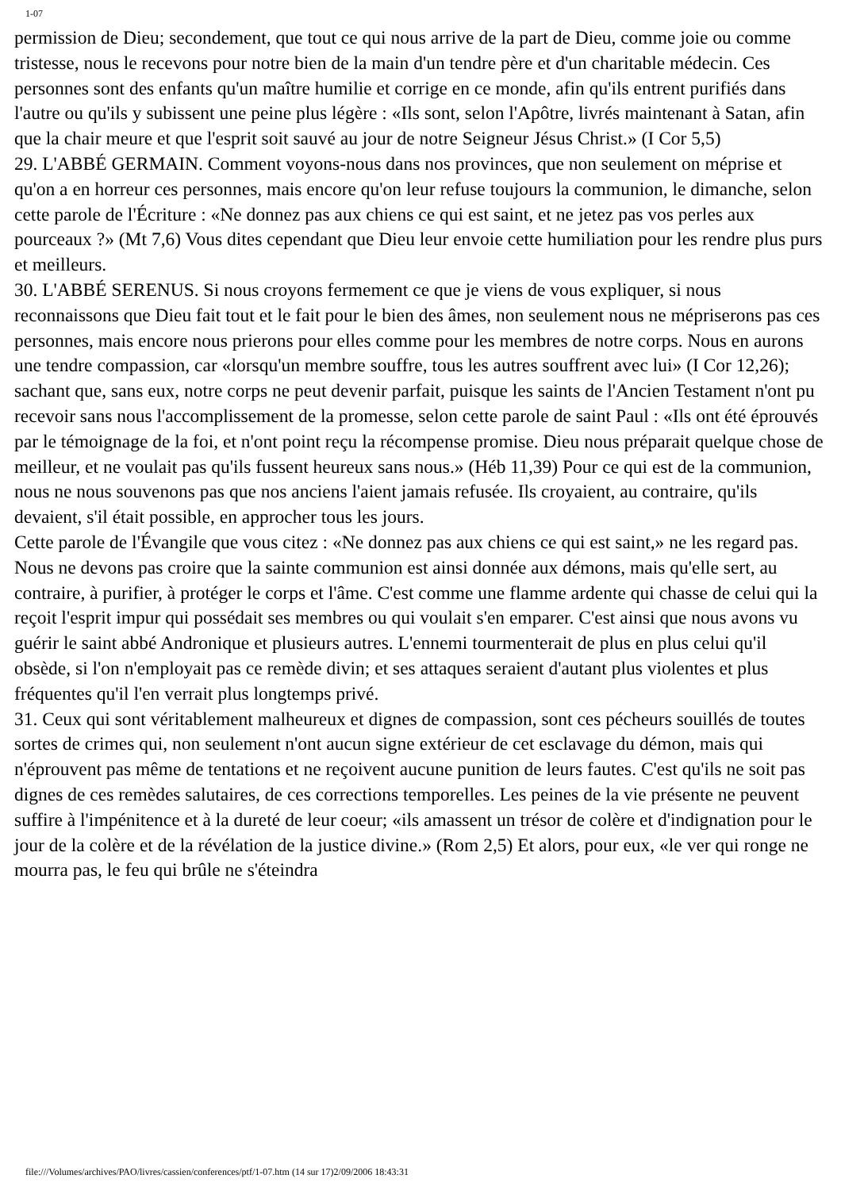1-07
permission de Dieu; secondement, que tout ce qui nous arrive de la part de Dieu, comme joie ou comme tristesse, nous le recevons pour notre bien de la main d'un tendre père et d'un charitable médecin. Ces personnes sont des enfants qu'un maître humilie et corrige en ce monde, afin qu'ils entrent purifiés dans l'autre ou qu'ils y subissent une peine plus légère : «Ils sont, selon l'Apôtre, livrés maintenant à Satan, afin que la chair meure et que l'esprit soit sauvé au jour de notre Seigneur Jésus Christ.» (I Cor 5,5)
29. L'ABBÉ GERMAIN. Comment voyons-nous dans nos provinces, que non seulement on méprise et qu'on a en horreur ces personnes, mais encore qu'on leur refuse toujours la communion, le dimanche, selon cette parole de l'Écriture : «Ne donnez pas aux chiens ce qui est saint, et ne jetez pas vos perles aux pourceaux ?» (Mt 7,6) Vous dites cependant que Dieu leur envoie cette humiliation pour les rendre plus purs et meilleurs.
30. L'ABBÉ SERENUS. Si nous croyons fermement ce que je viens de vous expliquer, si nous reconnaissons que Dieu fait tout et le fait pour le bien des âmes, non seulement nous ne mépriserons pas ces personnes, mais encore nous prierons pour elles comme pour les membres de notre corps. Nous en aurons une tendre compassion, car «lorsqu'un membre souffre, tous les autres souffrent avec lui» (I Cor 12,26); sachant que, sans eux, notre corps ne peut devenir parfait, puisque les saints de l'Ancien Testament n'ont pu recevoir sans nous l'accomplissement de la promesse, selon cette parole de saint Paul : «Ils ont été éprouvés par le témoignage de la foi, et n'ont point reçu la récompense promise. Dieu nous préparait quelque chose de meilleur, et ne voulait pas qu'ils fussent heureux sans nous.» (Héb 11,39) Pour ce qui est de la communion, nous ne nous souvenons pas que nos anciens l'aient jamais refusée. Ils croyaient, au contraire, qu'ils devaient, s'il était possible, en approcher tous les jours.
Cette parole de l'Évangile que vous citez : «Ne donnez pas aux chiens ce qui est saint,» ne les regard pas. Nous ne devons pas croire que la sainte communion est ainsi donnée aux démons, mais qu'elle sert, au contraire, à purifier, à protéger le corps et l'âme. C'est comme une flamme ardente qui chasse de celui qui la reçoit l'esprit impur qui possédait ses membres ou qui voulait s'en emparer. C'est ainsi que nous avons vu guérir le saint abbé Andronique et plusieurs autres. L'ennemi tourmenterait de plus en plus celui qu'il obsède, si l'on n'employait pas ce remède divin; et ses attaques seraient d'autant plus violentes et plus fréquentes qu'il l'en verrait plus longtemps privé.
31. Ceux qui sont véritablement malheureux et dignes de compassion, sont ces pécheurs souillés de toutes sortes de crimes qui, non seulement n'ont aucun signe extérieur de cet esclavage du démon, mais qui n'éprouvent pas même de tentations et ne reçoivent aucune punition de leurs fautes. C'est qu'ils ne soit pas dignes de ces remèdes salutaires, de ces corrections temporelles. Les peines de la vie présente ne peuvent suffire à l'impénitence et à la dureté de leur coeur; «ils amassent un trésor de colère et d'indignation pour le jour de la colère et de la révélation de la justice divine.» (Rom 2,5) Et alors, pour eux, «le ver qui ronge ne mourra pas, le feu qui brûle ne s'éteindra
file:///Volumes/archives/PAO/livres/cassien/conferences/ptf/1-07.htm (14 sur 17)2/09/2006 18:43:31